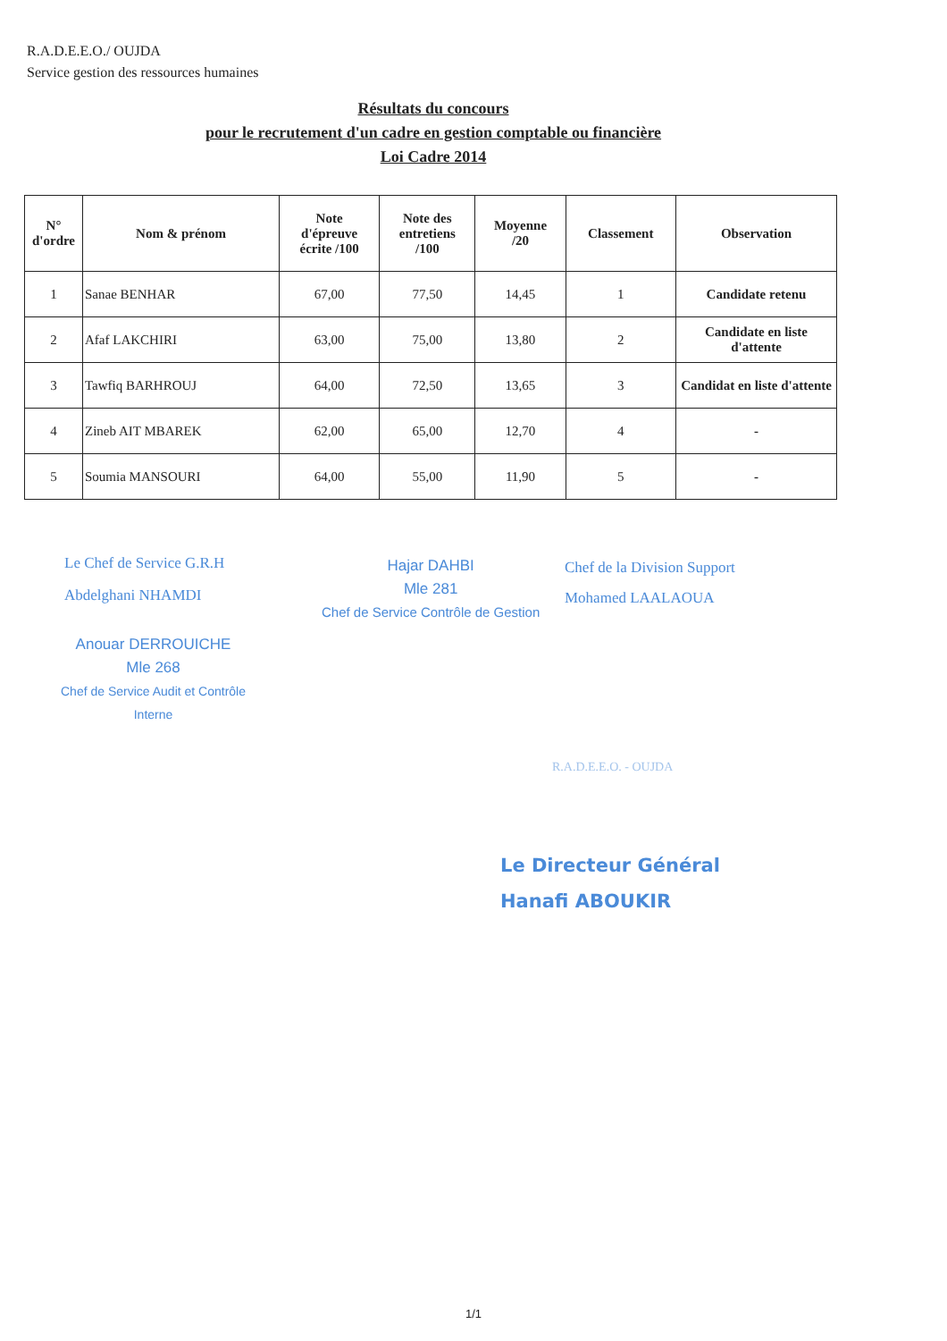R.A.D.E.E.O./ OUJDA
Service gestion des ressources humaines
Résultats du concours
pour le recrutement d'un cadre en gestion comptable ou financière
Loi Cadre 2014
| N° d'ordre | Nom & prénom | Note d'épreuve écrite /100 | Note des entretiens /100 | Moyenne /20 | Classement | Observation |
| --- | --- | --- | --- | --- | --- | --- |
| 1 | Sanae BENHAR | 67,00 | 77,50 | 14,45 | 1 | Candidate retenu |
| 2 | Afaf LAKCHIRI | 63,00 | 75,00 | 13,80 | 2 | Candidate en liste d'attente |
| 3 | Tawfiq BARHROUJ | 64,00 | 72,50 | 13,65 | 3 | Candidat en liste d'attente |
| 4 | Zineb AIT MBAREK | 62,00 | 65,00 | 12,70 | 4 | - |
| 5 | Soumia MANSOURI | 64,00 | 55,00 | 11,90 | 5 | - |
Le Chef de Service G.R.H
Abdelghani NHAMDI
Anouar DERROUICHE
Mle 268
Chef de Service Audit et Contrôle
Interne
Hajar DAHBI
Mle 281
Chef de Service Contrôle de Gestion
Chef de la Division Support
Mohamed LAALAOUA
R.A.D.E.E.O. - OUJDA
Le Directeur Général
Hanafi ABOUKIR
1/1